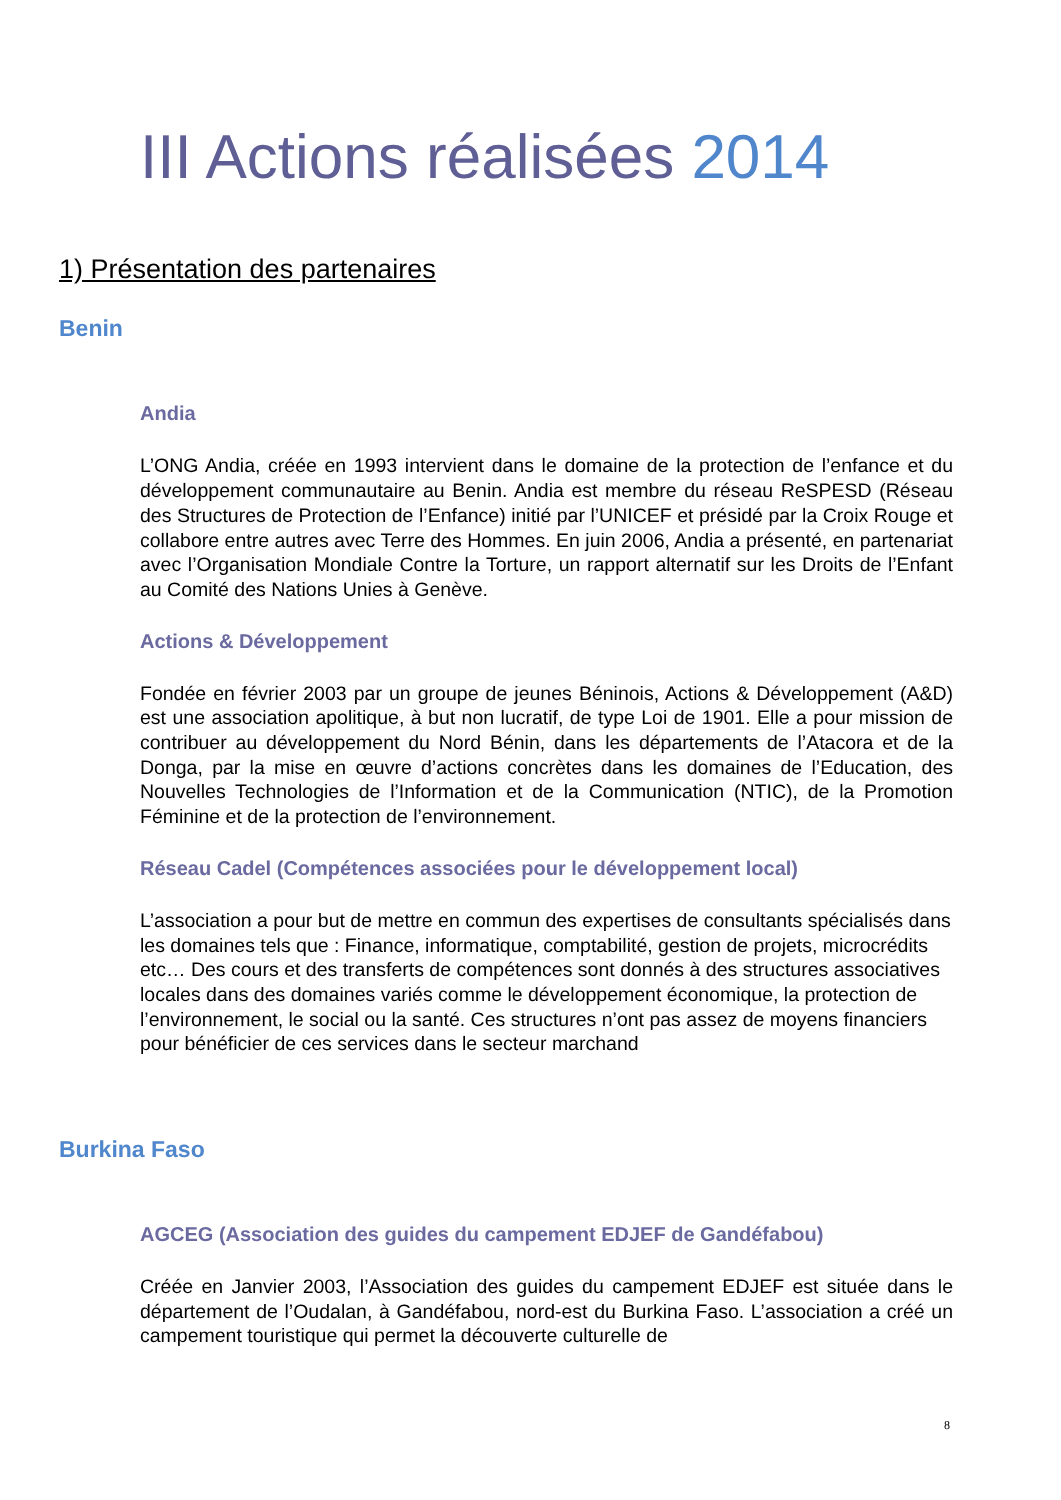III Actions réalisées 2014
1) Présentation des partenaires
Benin
Andia
L’ONG Andia, créée en 1993 intervient dans le domaine de la protection de l’enfance et du développement communautaire au Benin. Andia est membre du réseau ReSPESD (Réseau des Structures de Protection de l’Enfance) initié par l’UNICEF et présidé par la Croix Rouge et collabore entre autres avec Terre des Hommes. En juin 2006, Andia a présenté, en partenariat avec l’Organisation Mondiale Contre la Torture, un rapport alternatif sur les Droits de l’Enfant au Comité des Nations Unies à Genève.
Actions & Développement
Fondée en février 2003 par un groupe de jeunes Béninois, Actions & Développement (A&D) est une association apolitique, à but non lucratif, de type Loi de 1901. Elle a pour mission de contribuer au développement du Nord Bénin, dans les départements de l’Atacora et de la Donga, par la mise en œuvre d’actions concrètes dans les domaines de l’Education, des Nouvelles Technologies de l’Information et de la Communication (NTIC), de la Promotion Féminine et de la protection de l’environnement.
Réseau Cadel (Compétences associées pour le développement local)
L’association a pour but de mettre en commun des expertises de consultants spécialisés dans les domaines tels que : Finance, informatique, comptabilité, gestion de projets, microcrédits etc… Des cours et des transferts de compétences sont donnés à des structures associatives locales dans des domaines variés comme le développement économique, la protection de l’environnement, le social ou la santé. Ces structures n’ont pas assez de moyens financiers pour bénéficier de ces services dans le secteur marchand
Burkina Faso
AGCEG (Association des guides du campement EDJEF de Gandéfabou)
Créée en Janvier 2003, l’Association des guides du campement EDJEF est située dans le département de l’Oudalan, à Gandéfabou, nord-est du Burkina Faso. L’association a créé un campement touristique qui permet la découverte culturelle de
8